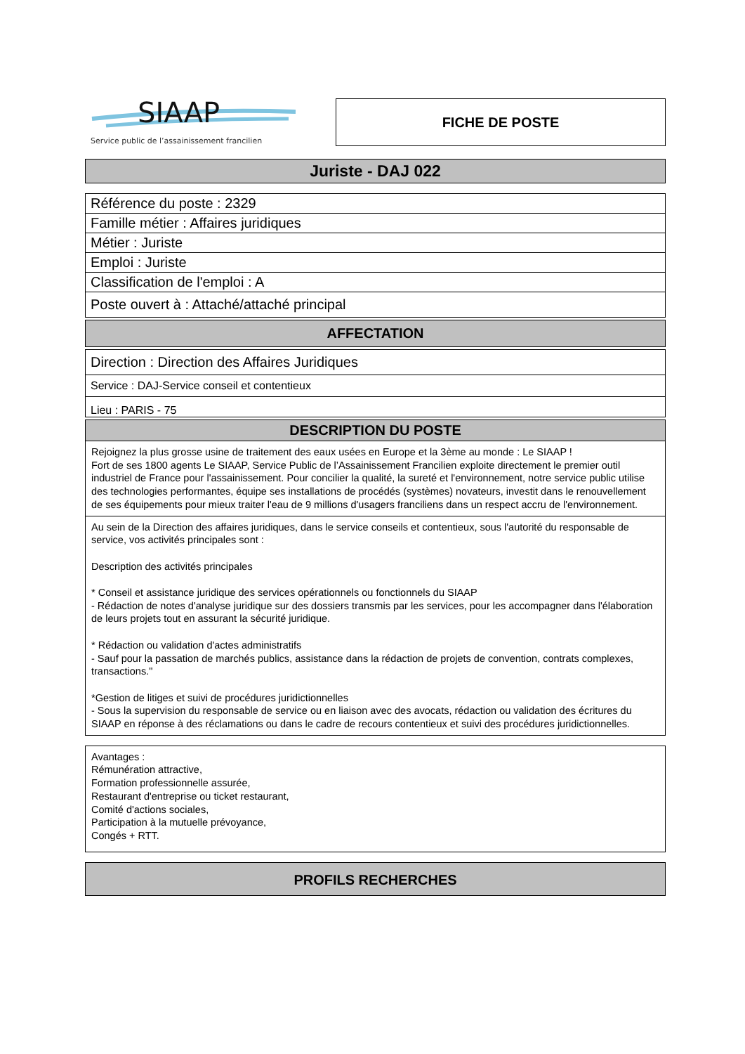SIAAP
Service public de l’assainissement francilien
FICHE DE POSTE
Juriste - DAJ 022
Référence du poste : 2329
Famille métier : Affaires juridiques
Métier : Juriste
Emploi : Juriste
Classification de l'emploi : A
Poste ouvert à : Attaché/attaché principal
AFFECTATION
Direction : Direction des Affaires Juridiques
Service : DAJ-Service conseil et contentieux
Lieu : PARIS - 75
DESCRIPTION DU POSTE
Rejoignez la plus grosse usine de traitement des eaux usées en Europe et la 3ème au monde : Le SIAAP !
Fort de ses 1800 agents Le SIAAP, Service Public de l’Assainissement Francilien exploite directement le premier outil industriel de France pour l'assainissement. Pour concilier la qualité, la sureté et l'environnement, notre service public utilise des technologies performantes, équipe ses installations de procédés (systèmes) novateurs, investit dans le renouvellement de ses équipements pour mieux traiter l'eau de 9 millions d'usagers franciliens dans un respect accru de l'environnement.
Au sein de la Direction des affaires juridiques, dans le service conseils et contentieux, sous l'autorité du responsable de service, vos activités principales sont :
Description des activités principales
* Conseil et assistance juridique des services opérationnels ou fonctionnels du SIAAP
- Rédaction de notes d'analyse juridique sur des dossiers transmis par les services, pour les accompagner dans l'élaboration de leurs projets tout en assurant la sécurité juridique.
* Rédaction ou validation d'actes administratifs
- Sauf pour la passation de marchés publics, assistance dans la rédaction de projets de convention, contrats complexes, transactions."
*Gestion de litiges et suivi de procédures juridictionnelles
- Sous la supervision du responsable de service ou en liaison avec des avocats, rédaction ou validation des écritures du SIAAP en réponse à des réclamations ou dans le cadre de recours contentieux et suivi des procédures juridictionnelles.
Avantages :
Rémunération attractive,
Formation professionnelle assurée,
Restaurant d'entreprise ou ticket restaurant,
Comité d'actions sociales,
Participation à la mutuelle prévoyance,
Congés + RTT.
PROFILS RECHERCHES